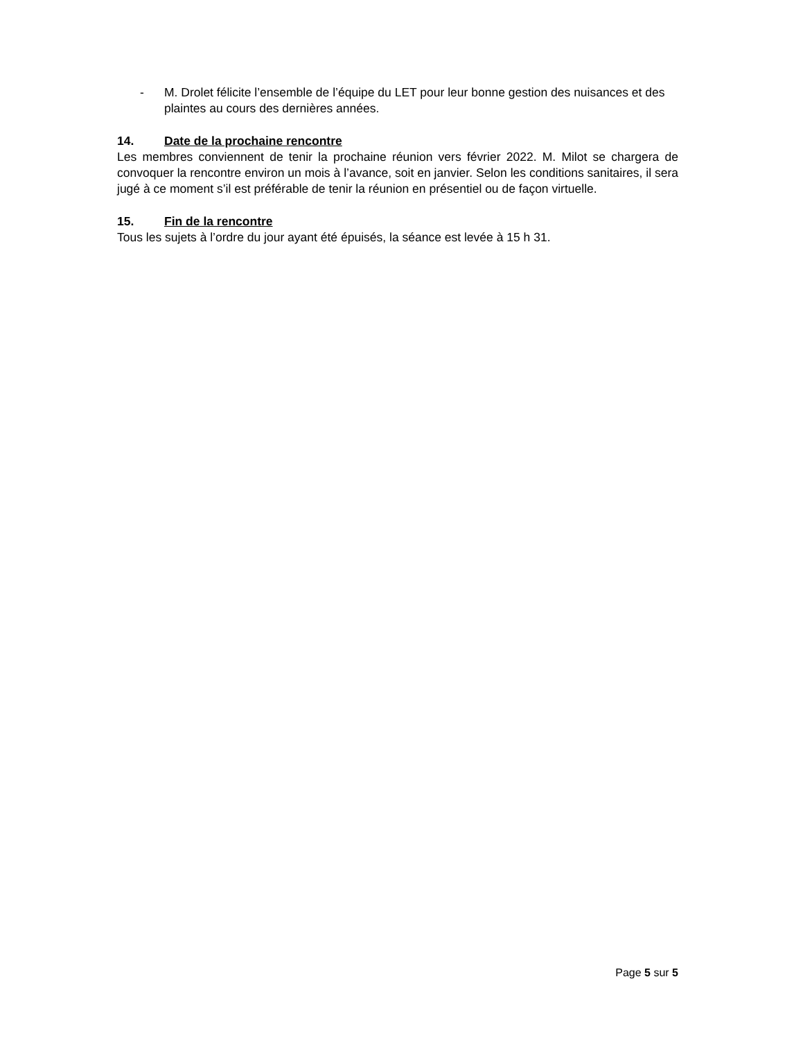- M. Drolet félicite l’ensemble de l’équipe du LET pour leur bonne gestion des nuisances et des plaintes au cours des dernières années.
14. Date de la prochaine rencontre
Les membres conviennent de tenir la prochaine réunion vers février 2022. M. Milot se chargera de convoquer la rencontre environ un mois à l’avance, soit en janvier. Selon les conditions sanitaires, il sera jugé à ce moment s’il est préférable de tenir la réunion en présentiel ou de façon virtuelle.
15. Fin de la rencontre
Tous les sujets à l’ordre du jour ayant été épuisés, la séance est levée à 15 h 31.
Page 5 sur 5